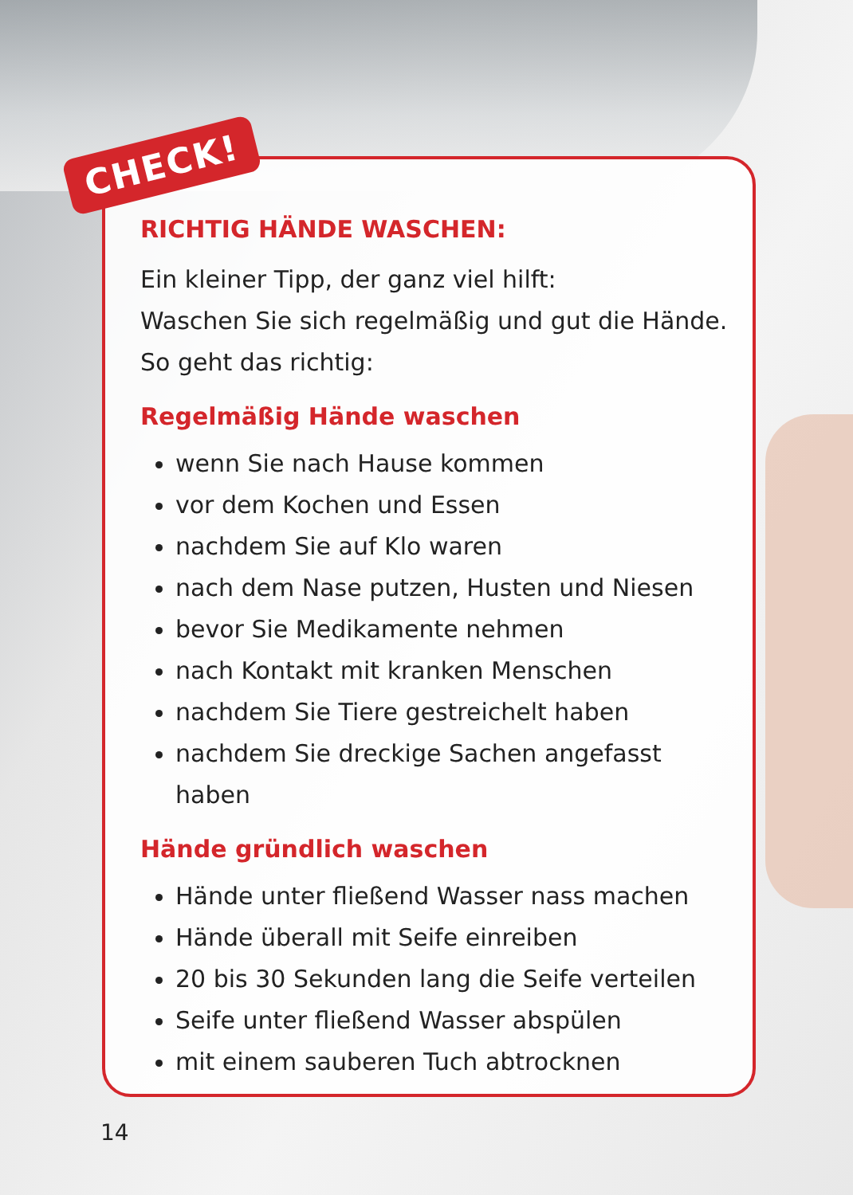CHECK!
RICHTIG HÄNDE WASCHEN:
Ein kleiner Tipp, der ganz viel hilft:
Waschen Sie sich regelmäßig und gut die Hände.
So geht das richtig:
Regelmäßig Hände waschen
wenn Sie nach Hause kommen
vor dem Kochen und Essen
nachdem Sie auf Klo waren
nach dem Nase putzen, Husten und Niesen
bevor Sie Medikamente nehmen
nach Kontakt mit kranken Menschen
nachdem Sie Tiere gestreichelt haben
nachdem Sie dreckige Sachen angefasst haben
Hände gründlich waschen
Hände unter fließend Wasser nass machen
Hände überall mit Seife einreiben
20 bis 30 Sekunden lang die Seife verteilen
Seife unter fließend Wasser abspülen
mit einem sauberen Tuch abtrocknen
14